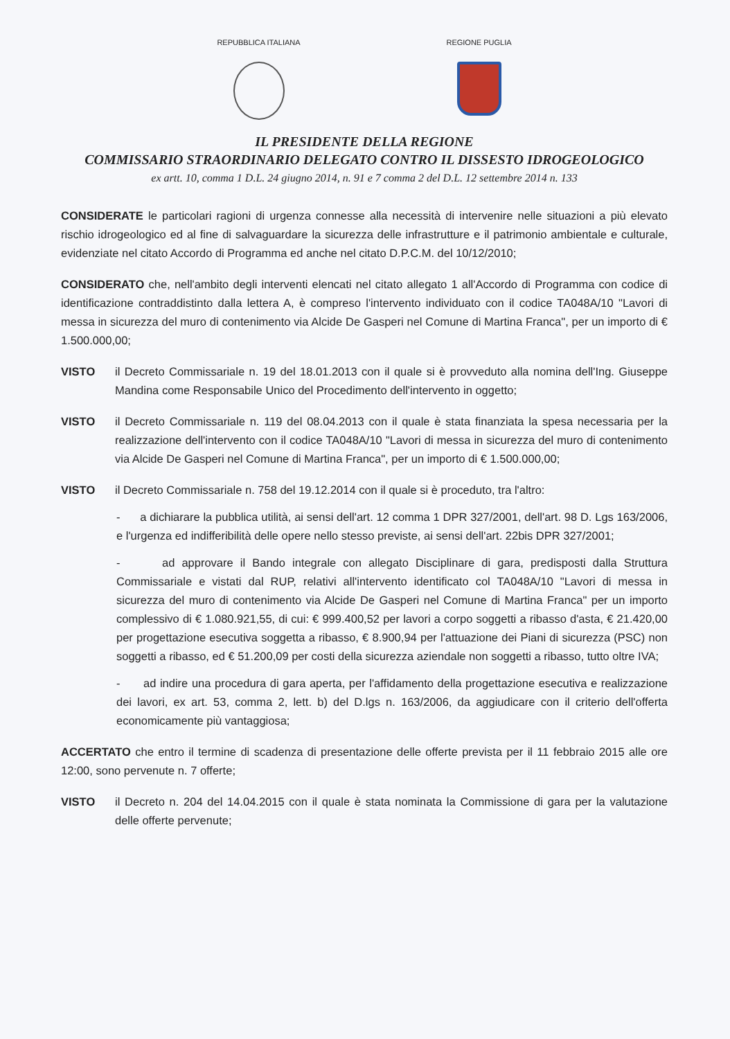REPUBBLICA ITALIANA REGIONE PUGLIA
IL PRESIDENTE DELLA REGIONE
COMMISSARIO STRAORDINARIO DELEGATO CONTRO IL DISSESTO IDROGEOLOGICO
ex artt. 10, comma 1 D.L. 24 giugno 2014, n. 91 e 7 comma 2 del D.L. 12 settembre 2014 n. 133
CONSIDERATE le particolari ragioni di urgenza connesse alla necessità di intervenire nelle situazioni a più elevato rischio idrogeologico ed al fine di salvaguardare la sicurezza delle infrastrutture e il patrimonio ambientale e culturale, evidenziate nel citato Accordo di Programma ed anche nel citato D.P.C.M. del 10/12/2010;
CONSIDERATO che, nell'ambito degli interventi elencati nel citato allegato 1 all'Accordo di Programma con codice di identificazione contraddistinto dalla lettera A, è compreso l'intervento individuato con il codice TA048A/10 "Lavori di messa in sicurezza del muro di contenimento via Alcide De Gasperi nel Comune di Martina Franca", per un importo di € 1.500.000,00;
VISTO il Decreto Commissariale n. 19 del 18.01.2013 con il quale si è provveduto alla nomina dell'Ing. Giuseppe Mandina come Responsabile Unico del Procedimento dell'intervento in oggetto;
VISTO il Decreto Commissariale n. 119 del 08.04.2013 con il quale è stata finanziata la spesa necessaria per la realizzazione dell'intervento con il codice TA048A/10 "Lavori di messa in sicurezza del muro di contenimento via Alcide De Gasperi nel Comune di Martina Franca", per un importo di € 1.500.000,00;
VISTO il Decreto Commissariale n. 758 del 19.12.2014 con il quale si è proceduto, tra l'altro:
- a dichiarare la pubblica utilità, ai sensi dell'art. 12 comma 1 DPR 327/2001, dell'art. 98 D. Lgs 163/2006, e l'urgenza ed indifferibilità delle opere nello stesso previste, ai sensi dell'art. 22bis DPR 327/2001;
- ad approvare il Bando integrale con allegato Disciplinare di gara, predisposti dalla Struttura Commissariale e vistati dal RUP, relativi all'intervento identificato col TA048A/10 "Lavori di messa in sicurezza del muro di contenimento via Alcide De Gasperi nel Comune di Martina Franca" per un importo complessivo di € 1.080.921,55, di cui: € 999.400,52 per lavori a corpo soggetti a ribasso d'asta, € 21.420,00 per progettazione esecutiva soggetta a ribasso, € 8.900,94 per l'attuazione dei Piani di sicurezza (PSC) non soggetti a ribasso, ed € 51.200,09 per costi della sicurezza aziendale non soggetti a ribasso, tutto oltre IVA;
- ad indire una procedura di gara aperta, per l'affidamento della progettazione esecutiva e realizzazione dei lavori, ex art. 53, comma 2, lett. b) del D.lgs n. 163/2006, da aggiudicare con il criterio dell'offerta economicamente più vantaggiosa;
ACCERTATO che entro il termine di scadenza di presentazione delle offerte prevista per il 11 febbraio 2015 alle ore 12:00, sono pervenute n. 7 offerte;
VISTO il Decreto n. 204 del 14.04.2015 con il quale è stata nominata la Commissione di gara per la valutazione delle offerte pervenute;